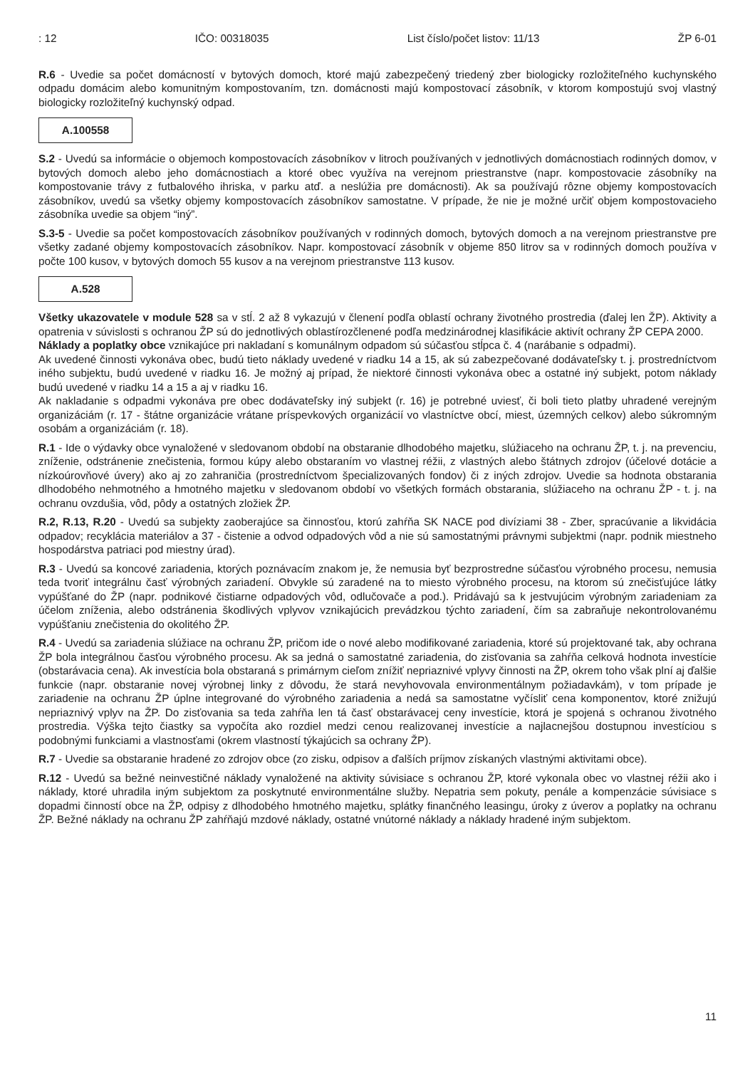: 12 IČO: 00318035 List číslo/počet listov: 11/13 ŽP 6-01
R.6 - Uvedie sa počet domácností v bytových domoch, ktoré majú zabezpečený triedený zber biologicky rozložiteľného kuchynského odpadu domácim alebo komunitným kompostovaním, tzn. domácnosti majú kompostovací zásobník, v ktorom kompostujú svoj vlastný biologicky rozložiteľný kuchynský odpad.
A.100558
S.2 - Uvedú sa informácie o objemoch kompostovacích zásobníkov v litroch používaných v jednotlivých domácnostiach rodinných domov, v bytových domoch alebo jeho domácnostiach a ktoré obec využíva na verejnom priestranstve (napr. kompostovacie zásobníky na kompostovanie trávy z futbalového ihriska, v parku atď. a neslúžia pre domácnosti). Ak sa používajú rôzne objemy kompostovacích zásobníkov, uvedú sa všetky objemy kompostovacích zásobníkov samostatne. V prípade, že nie je možné určiť objem kompostovacieho zásobníka uvedie sa objem “iný”.
S.3-5 - Uvedie sa počet kompostovacích zásobníkov používaných v rodinných domoch, bytových domoch a na verejnom priestranstve pre všetky zadané objemy kompostovacích zásobníkov. Napr. kompostovací zásobník v objeme 850 litrov sa v rodinných domoch používa v počte 100 kusov, v bytových domoch 55 kusov a na verejnom priestranstve 113 kusov.
A.528
Všetky ukazovatele v module 528 sa v stĺ. 2 až 8 vykazujú v členení podľa oblastí ochrany životného prostredia (ďalej len ŽP). Aktivity a opatrenia v súvislosti s ochranou ŽP sú do jednotlivých oblastírozčlenené podľa medzinárodnej klasifikácie aktivít ochrany ŽP CEPA 2000.
Náklady a poplatky obce vznikajúce pri nakladaní s komunálnym odpadom sú súčasťou stĺpca č. 4 (narábanie s odpadmi).
Ak uvedené činnosti vykonáva obec, budú tieto náklady uvedené v riadku 14 a 15, ak sú zabezpečované dodávateľsky t. j. prostredníctvom iného subjektu, budú uvedené v riadku 16. Je možný aj prípad, že niektoré činnosti vykonáva obec a ostatné iný subjekt, potom náklady budú uvedené v riadku 14 a 15 a aj v riadku 16.
Ak nakladanie s odpadmi vykonáva pre obec dodávateľsky iný subjekt (r. 16) je potrebné uviesť, či boli tieto platby uhradené verejným organizáciám (r. 17 - štátne organizácie vrátane príspevkových organizácií vo vlastníctve obcí, miest, územných celkov) alebo súkromným osobám a organizáciám (r. 18).
R.1 - Ide o výdavky obce vynaložené v sledovanom období na obstaranie dlhodobého majetku, slúžiaceho na ochranu ŽP, t. j. na prevenciu, zníženie, odstránenie znečistenia, formou kúpy alebo obstaraním vo vlastnej réžii, z vlastných alebo štátnych zdrojov (účelové dotácie a nízkoúrovňové úvery) ako aj zo zahraničia (prostredníctvom špecializovaných fondov) či z iných zdrojov. Uvedie sa hodnota obstarania dlhodobého nehmotného a hmotného majetku v sledovanom období vo všetkých formách obstarania, slúžiaceho na ochranu ŽP - t. j. na ochranu ovzdušia, vôd, pôdy a ostatných zložiek ŽP.
R.2, R.13, R.20 - Uvedú sa subjekty zaoberajúce sa činnosťou, ktorú zahŕňa SK NACE pod divíziami 38 - Zber, spracúvanie a likvidácia odpadov; recyklácia materiálov a 37 - čistenie a odvod odpadových vôd a nie sú samostatnými právnymi subjektmi (napr. podnik miestneho hospodárstva patriaci pod miestny úrad).
R.3 - Uvedú sa koncové zariadenia, ktorých poznávacím znakom je, že nemusia byť bezprostredne súčasťou výrobného procesu, nemusia teda tvoriť integrálnu časť výrobných zariadení. Obvykle sú zaradené na to miesto výrobného procesu, na ktorom sú znečisťujúce látky vypúšťané do ŽP (napr. podnikové čistiarne odpadových vôd, odlučovače a pod.). Pridávajú sa k jestvujúcim výrobným zariadeniam za účelom zníženia, alebo odstránenia škodlivých vplyvov vznikajúcich prevádzkou týchto zariadení, čím sa zabraňuje nekontrolovanému vypúšťaniu znečistenia do okolitého ŽP.
R.4 - Uvedú sa zariadenia slúžiace na ochranu ŽP, pričom ide o nové alebo modifikované zariadenia, ktoré sú projektované tak, aby ochrana ŽP bola integrálnou časťou výrobného procesu. Ak sa jedná o samostatné zariadenia, do zisťovania sa zahŕňa celková hodnota investície (obstarávacia cena). Ak investícia bola obstaraná s primárnym cieľom znížiť nepriaznivé vplyvy činnosti na ŽP, okrem toho však plní aj ďalšie funkcie (napr. obstaranie novej výrobnej linky z dôvodu, že stará nevyhovovala environmentálnym požiadavkám), v tom prípade je zariadenie na ochranu ŽP úplne integrované do výrobného zariadenia a nedá sa samostatne vyčísliť cena komponentov, ktoré znižujú nepriaznivý vplyv na ŽP. Do zisťovania sa teda zahŕňa len tá časť obstarávacej ceny investície, ktorá je spojená s ochranou životného prostredia. Výška tejto čiastky sa vypočíta ako rozdiel medzi cenou realizovanej investície a najlacnejšou dostupnou investíciou s podobnými funkciami a vlastnosťami (okrem vlastností týkajúcich sa ochrany ŽP).
R.7 - Uvedie sa obstaranie hradené zo zdrojov obce (zo zisku, odpisov a ďalších príjmov získaných vlastnými aktivitami obce).
R.12 - Uvedú sa bežné neinvestičné náklady vynaložené na aktivity súvisiace s ochranou ŽP, ktoré vykonala obec vo vlastnej réžii ako i náklady, ktoré uhradila iným subjektom za poskytnuté environmentálne služby. Nepatria sem pokuty, penále a kompenzácie súvisiace s dopadmi činností obce na ŽP, odpisy z dlhodobého hmotného majetku, splátky finančného leasingu, úroky z úverov a poplatky na ochranu ŽP. Bežné náklady na ochranu ŽP zahŕňajú mzdové náklady, ostatné vnútorné náklady a náklady hradené iným subjektom.
11